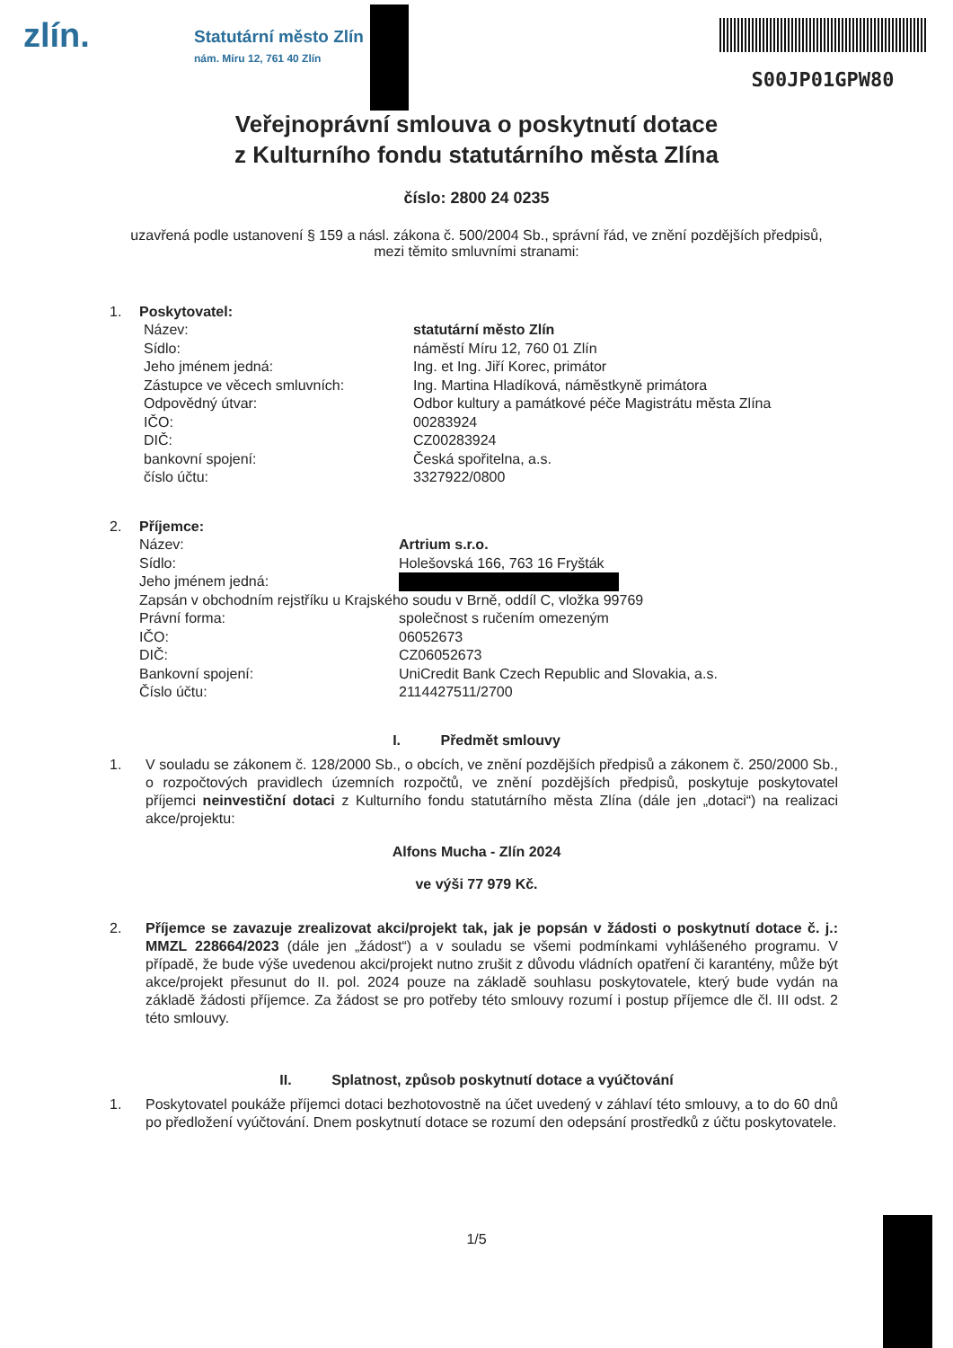zlín.
Statutární město Zlín
nám. Míru 12, 761 40 Zlín
S00JP01GPW80
Veřejnoprávní smlouva o poskytnutí dotace
z Kulturního fondu statutárního města Zlína
číslo: 2800 24 0235
uzavřená podle ustanovení § 159 a násl. zákona č. 500/2004 Sb., správní řád, ve znění pozdějších předpisů, mezi těmito smluvními stranami:
1. Poskytovatel:
Název: statutární město Zlín
Sídlo: náměstí Míru 12, 760 01 Zlín
Jeho jménem jedná: Ing. et Ing. Jiří Korec, primátor
Zástupce ve věcech smluvních: Ing. Martina Hladíková, náměstkyně primátora
Odpovědný útvar: Odbor kultury a památkové péče Magistrátu města Zlína
IČO: 00283924
DIČ: CZ00283924
bankovní spojení: Česká spořitelna, a.s.
číslo účtu: 3327922/0800
2. Příjemce:
Název: Artrium s.r.o.
Sídlo: Holešovská 166, 763 16 Fryšták
Jeho jménem jedná:
Zapsán v obchodním rejstříku u Krajského soudu v Brně, oddíl C, vložka 99769
Právní forma: společnost s ručením omezeným
IČO: 06052673
DIČ: CZ06052673
Bankovní spojení: UniCredit Bank Czech Republic and Slovakia, a.s.
Číslo účtu: 2114427511/2700
I. Předmět smlouvy
1. V souladu se zákonem č. 128/2000 Sb., o obcích, ve znění pozdějších předpisů a zákonem č. 250/2000 Sb., o rozpočtových pravidlech územních rozpočtů, ve znění pozdějších předpisů, poskytuje poskytovatel příjemci neinvestiční dotaci z Kulturního fondu statutárního města Zlína (dále jen „dotaci“) na realizaci akce/projektu:
Alfons Mucha - Zlín 2024
ve výši 77 979 Kč.
2. Příjemce se zavazuje zrealizovat akci/projekt tak, jak je popsán v žádosti o poskytnutí dotace č. j.: MMZL 228664/2023 (dále jen „žádost“) a v souladu se všemi podmínkami vyhlášeného programu. V případě, že bude výše uvedenou akci/projekt nutno zrušit z důvodu vládních opatření či karantény, může být akce/projekt přesunut do II. pol. 2024 pouze na základě souhlasu poskytovatele, který bude vydán na základě žádosti příjemce. Za žádost se pro potřeby této smlouvy rozumí i postup příjemce dle čl. III odst. 2 této smlouvy.
II. Splatnost, způsob poskytnutí dotace a vyúčtování
1. Poskytovatel poukáže příjemci dotaci bezhotovostně na účet uvedený v záhlaví této smlouvy, a to do 60 dnů po předložení vyúčtování. Dnem poskytnutí dotace se rozumí den odepsání prostředků z účtu poskytovatele.
1/5